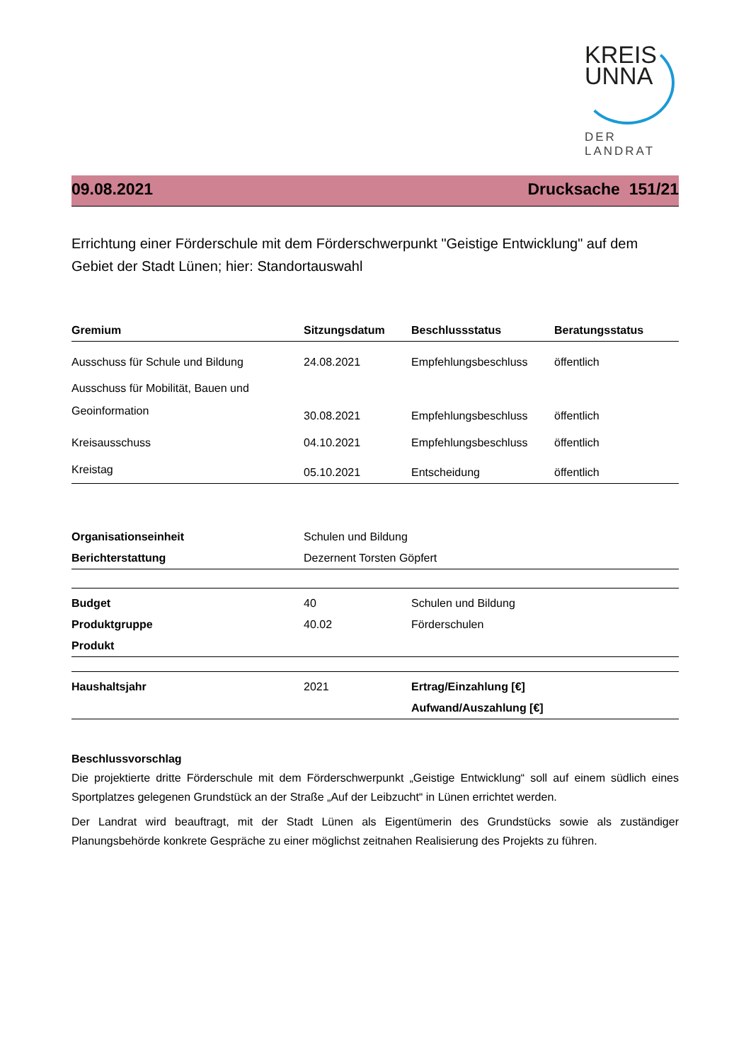KREIS
UNNA
DER LANDRAT
09.08.2021 Drucksache 151/21
Errichtung einer Förderschule mit dem Förderschwerpunkt "Geistige Entwicklung" auf dem Gebiet der Stadt Lünen; hier: Standortauswahl
| Gremium | Sitzungsdatum | Beschlussstatus | Beratungsstatus |
| --- | --- | --- | --- |
| Ausschuss für Schule und Bildung | 24.08.2021 | Empfehlungsbeschluss | öffentlich |
| Ausschuss für Mobilität, Bauen und Geoinformation | 30.08.2021 | Empfehlungsbeschluss | öffentlich |
| Kreisausschuss | 04.10.2021 | Empfehlungsbeschluss | öffentlich |
| Kreistag | 05.10.2021 | Entscheidung | öffentlich |
| Organisationseinheit | Schulen und Bildung |
| Berichterstattung | Dezernent Torsten Göpfert |
| Budget | 40 | Schulen und Bildung |
| Produktgruppe | 40.02 | Förderschulen |
| Produkt | | |
| Haushaltsjahr | 2021 | Ertrag/Einzahlung [€] |
| | | Aufwand/Auszahlung [€] |
Beschlussvorschlag
Die projektierte dritte Förderschule mit dem Förderschwerpunkt „Geistige Entwicklung“ soll auf einem südlich eines Sportplatzes gelegenen Grundstück an der Straße „Auf der Leibzucht“ in Lünen errichtet werden.
Der Landrat wird beauftragt, mit der Stadt Lünen als Eigentümerin des Grundstücks sowie als zuständiger Planungsbehörde konkrete Gespräche zu einer möglichst zeitnahen Realisierung des Projekts zu führen.